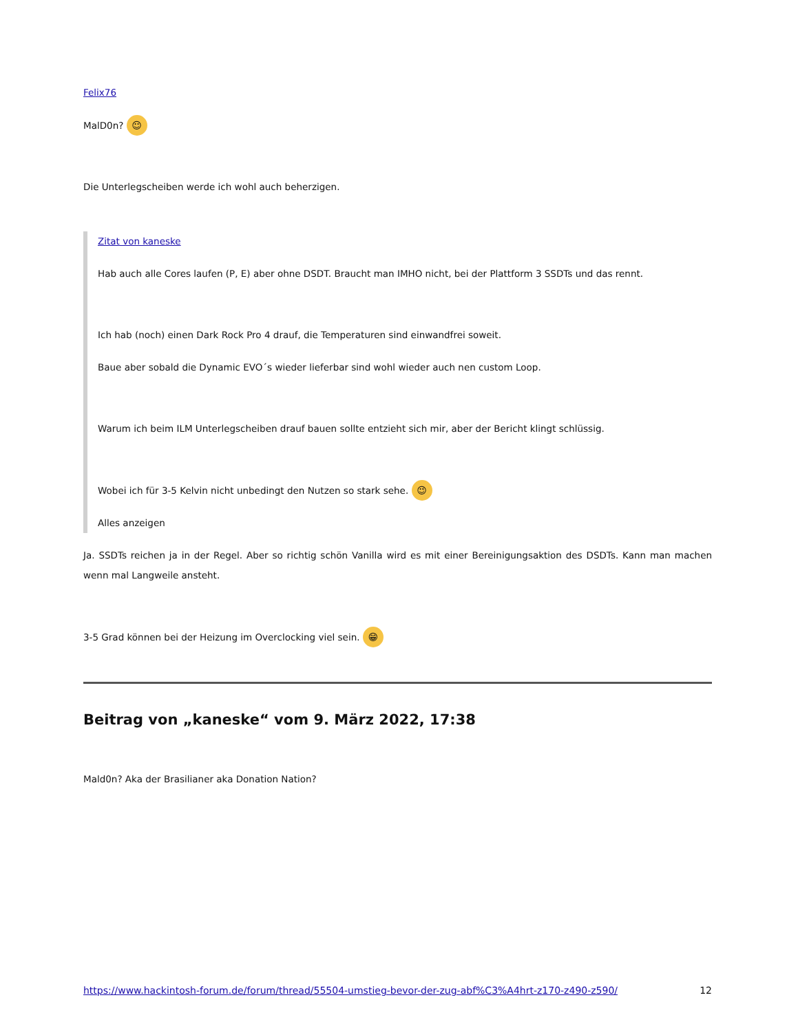Felix76
MalD0n? ☺
Die Unterlegscheiben werde ich wohl auch beherzigen.
Zitat von kaneske
Hab auch alle Cores laufen (P, E) aber ohne DSDT. Braucht man IMHO nicht, bei der Plattform 3 SSDTs und das rennt.
Ich hab (noch) einen Dark Rock Pro 4 drauf, die Temperaturen sind einwandfrei soweit.
Baue aber sobald die Dynamic EVO´s wieder lieferbar sind wohl wieder auch nen custom Loop.
Warum ich beim ILM Unterlegscheiben drauf bauen sollte entzieht sich mir, aber der Bericht klingt schlüssig.
Wobei ich für 3-5 Kelvin nicht unbedingt den Nutzen so stark sehe. 😉
Alles anzeigen
Ja. SSDTs reichen ja in der Regel. Aber so richtig schön Vanilla wird es mit einer Bereinigungsaktion des DSDTs. Kann man machen wenn mal Langweile ansteht.
3-5 Grad können bei der Heizung im Overclocking viel sein. 😁
Beitrag von „kaneske“ vom 9. März 2022, 17:38
Mald0n? Aka der Brasilianer aka Donation Nation?
https://www.hackintosh-forum.de/forum/thread/55504-umstieg-bevor-der-zug-abf%C3%A4hrt-z170-z490-z590/ 12